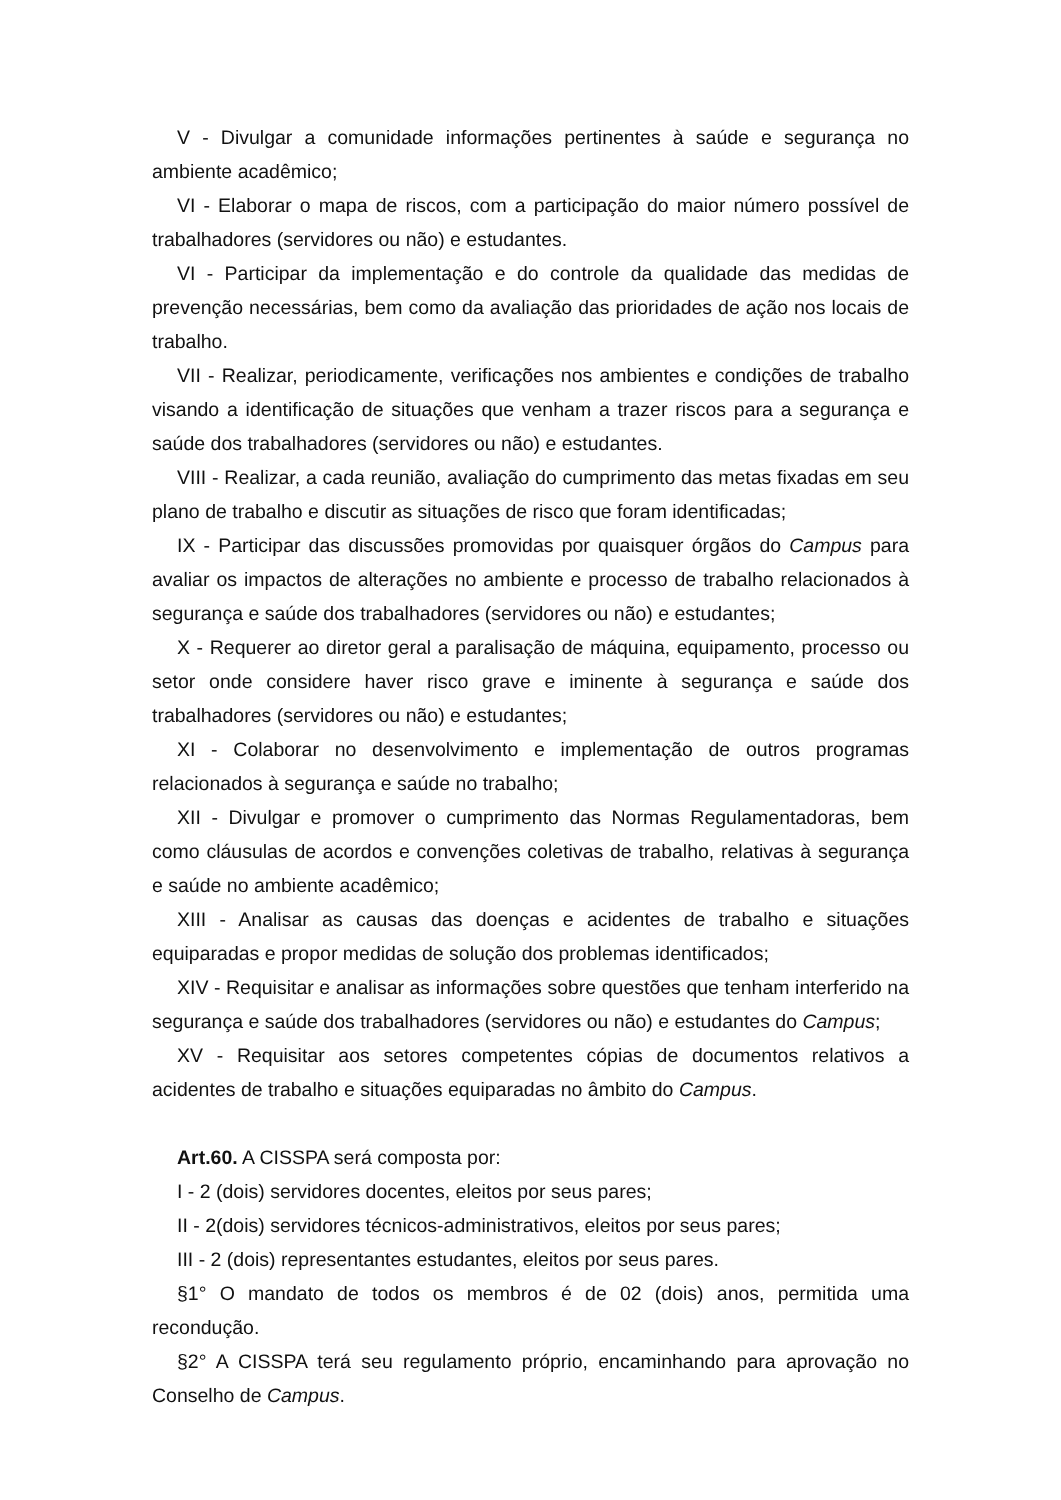V - Divulgar a comunidade informações pertinentes à saúde e segurança no ambiente acadêmico;
VI - Elaborar o mapa de riscos, com a participação do maior número possível de trabalhadores (servidores ou não) e estudantes.
VI - Participar da implementação e do controle da qualidade das medidas de prevenção necessárias, bem como da avaliação das prioridades de ação nos locais de trabalho.
VII - Realizar, periodicamente, verificações nos ambientes e condições de trabalho visando a identificação de situações que venham a trazer riscos para a segurança e saúde dos trabalhadores (servidores ou não) e estudantes.
VIII - Realizar, a cada reunião, avaliação do cumprimento das metas fixadas em seu plano de trabalho e discutir as situações de risco que foram identificadas;
IX - Participar das discussões promovidas por quaisquer órgãos do Campus para avaliar os impactos de alterações no ambiente e processo de trabalho relacionados à segurança e saúde dos trabalhadores (servidores ou não) e estudantes;
X - Requerer ao diretor geral a paralisação de máquina, equipamento, processo ou setor onde considere haver risco grave e iminente à segurança e saúde dos trabalhadores (servidores ou não) e estudantes;
XI - Colaborar no desenvolvimento e implementação de outros programas relacionados à segurança e saúde no trabalho;
XII - Divulgar e promover o cumprimento das Normas Regulamentadoras, bem como cláusulas de acordos e convenções coletivas de trabalho, relativas à segurança e saúde no ambiente acadêmico;
XIII - Analisar as causas das doenças e acidentes de trabalho e situações equiparadas e propor medidas de solução dos problemas identificados;
XIV - Requisitar e analisar as informações sobre questões que tenham interferido na segurança e saúde dos trabalhadores (servidores ou não) e estudantes do Campus;
XV - Requisitar aos setores competentes cópias de documentos relativos a acidentes de trabalho e situações equiparadas no âmbito do Campus.
Art.60. A CISSPA será composta por:
I - 2 (dois) servidores docentes, eleitos por seus pares;
II - 2(dois) servidores técnicos-administrativos, eleitos por seus pares;
III - 2 (dois) representantes estudantes, eleitos por seus pares.
§1° O mandato de todos os membros é de 02 (dois) anos, permitida uma recondução.
§2° A CISSPA terá seu regulamento próprio, encaminhando para aprovação no Conselho de Campus.